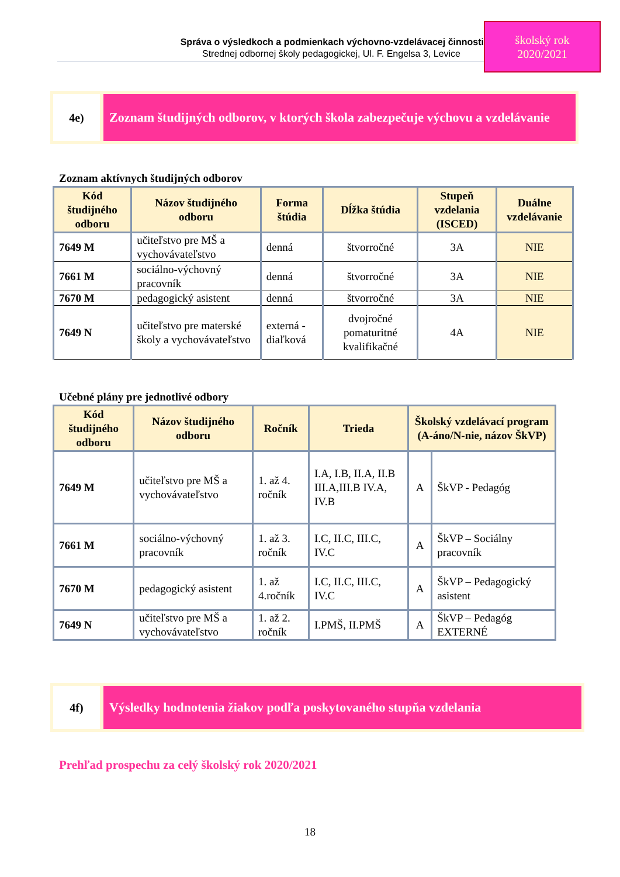Správa o výsledkoch a podmienkach výchovno-vzdelávacej činnosti
Strednej odbornej školy pedagogickej, Ul. F. Engelsa 3, Levice
školský rok
2020/2021
4e)
Zoznam študijných odborov, v ktorých škola zabezpečuje výchovu a vzdelávanie
Zoznam aktívnych študijných odborov
| Kód študijného odboru | Názov študijného odboru | Forma štúdia | Dĺžka štúdia | Stupeň vzdelania (ISCED) | Duálne vzdelávanie |
| --- | --- | --- | --- | --- | --- |
| 7649 M | učiteľstvo pre MŠ a vychovávateľstvo | denná | štvorročné | 3A | NIE |
| 7661 M | sociálno-výchovný pracovník | denná | štvorročné | 3A | NIE |
| 7670 M | pedagogický asistent | denná | štvorročné | 3A | NIE |
| 7649 N | učiteľstvo pre materské školy a vychovávateľstvo | externá - diaľková | dvojročné pomaturitné kvalifikačné | 4A | NIE |
Učebné plány pre jednotlivé odbory
| Kód študijného odboru | Názov študijného odboru | Ročník | Trieda | Školský vzdelávací program (A-áno/N-nie, názov ŠkVP) | |
| --- | --- | --- | --- | --- | --- |
| 7649 M | učiteľstvo pre MŠ a vychovávateľstvo | 1. až 4. ročník | I.A, I.B, II.A, II.B III.A,III.B IV.A, IV.B | A | ŠkVP - Pedagóg |
| 7661 M | sociálno-výchovný pracovník | 1. až 3. ročník | I.C, II.C, III.C, IV.C | A | ŠkVP – Sociálny pracovník |
| 7670 M | pedagogický asistent | 1. až 4.ročník | I.C, II.C, III.C, IV.C | A | ŠkVP – Pedagogický asistent |
| 7649 N | učiteľstvo pre MŠ a vychovávateľstvo | 1. až 2. ročník | I.PMŠ, II.PMŠ | A | ŠkVP – Pedagóg EXTERNÉ |
4f)
Výsledky hodnotenia žiakov podľa poskytovaného stupňa vzdelania
Prehľad prospechu za celý školský rok 2020/2021
18